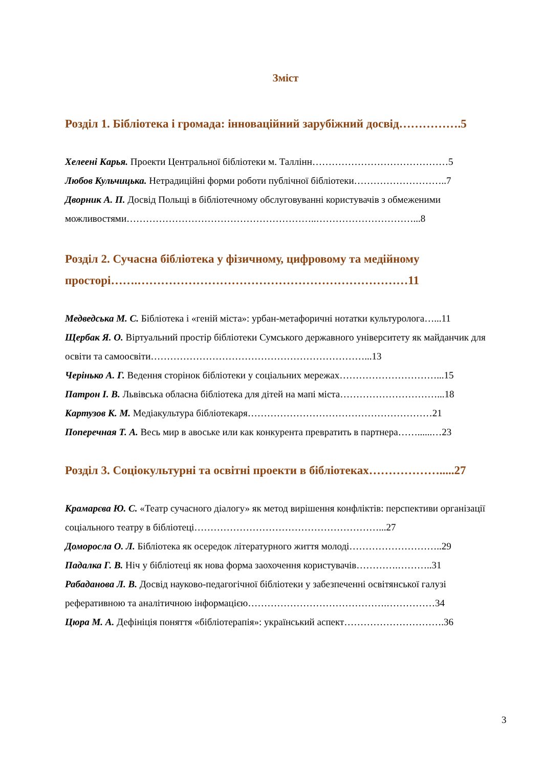Зміст
Розділ 1. Бібліотека і громада: інноваційний зарубіжний досвід…………….5
Хелеені Карья. Проекти Центральної бібліотеки м. Таллінн……………………………………5
Любов Кульчицька. Нетрадиційні форми роботи публічної бібліотеки………………………..7
Дворник А. П. Досвід Польщі в бібліотечному обслуговуванні користувачів з обмеженими можливостями…………………………………………………..…………………………...8
Розділ 2. Сучасна бібліотека у фізичному, цифровому та медійному просторі…….……………………………………………………………11
Медведська М. С. Бібліотека і «геній міста»: урбан-метафоричні нотатки культуролога…...11
Щербак Я. О. Віртуальний простір бібліотеки Сумського державного університету як майданчик для освіти та самоосвіти…………………………………………………………...13
Черінько А. Г. Ведення сторінок бібліотеки у соціальних мережах…………………………...15
Патрон І. В. Львівська обласна бібліотека для дітей на мапі міста…………………………...18
Картузов К. М. Медіакультура бібліотекаря…………………………………………………21
Поперечная Т. А. Весь мир в авоське или как конкурента превратить в партнера……......…23
Розділ 3. Соціокультурні та освітні проекти в бібліотеках……………….....27
Крамарєва Ю. С. «Театр сучасного діалогу» як метод вирішення конфліктів: перспективи організації соціального театру в бібліотеці…………………………………………………...27
Доморосла О. Л. Бібліотека як осередок літературного життя молоді………………………..29
Падалка Г. В. Ніч у бібліотеці як нова форма заохочення користувачів………….………..31
Рабаданова Л. В. Досвід науково-педагогічної бібліотеки у забезпеченні освітянської галузі реферативною та аналітичною інформацією…………………………………….……………34
Цюра М. А. Дефініція поняття «бібліотерапія»: український аспект………………………….36
3